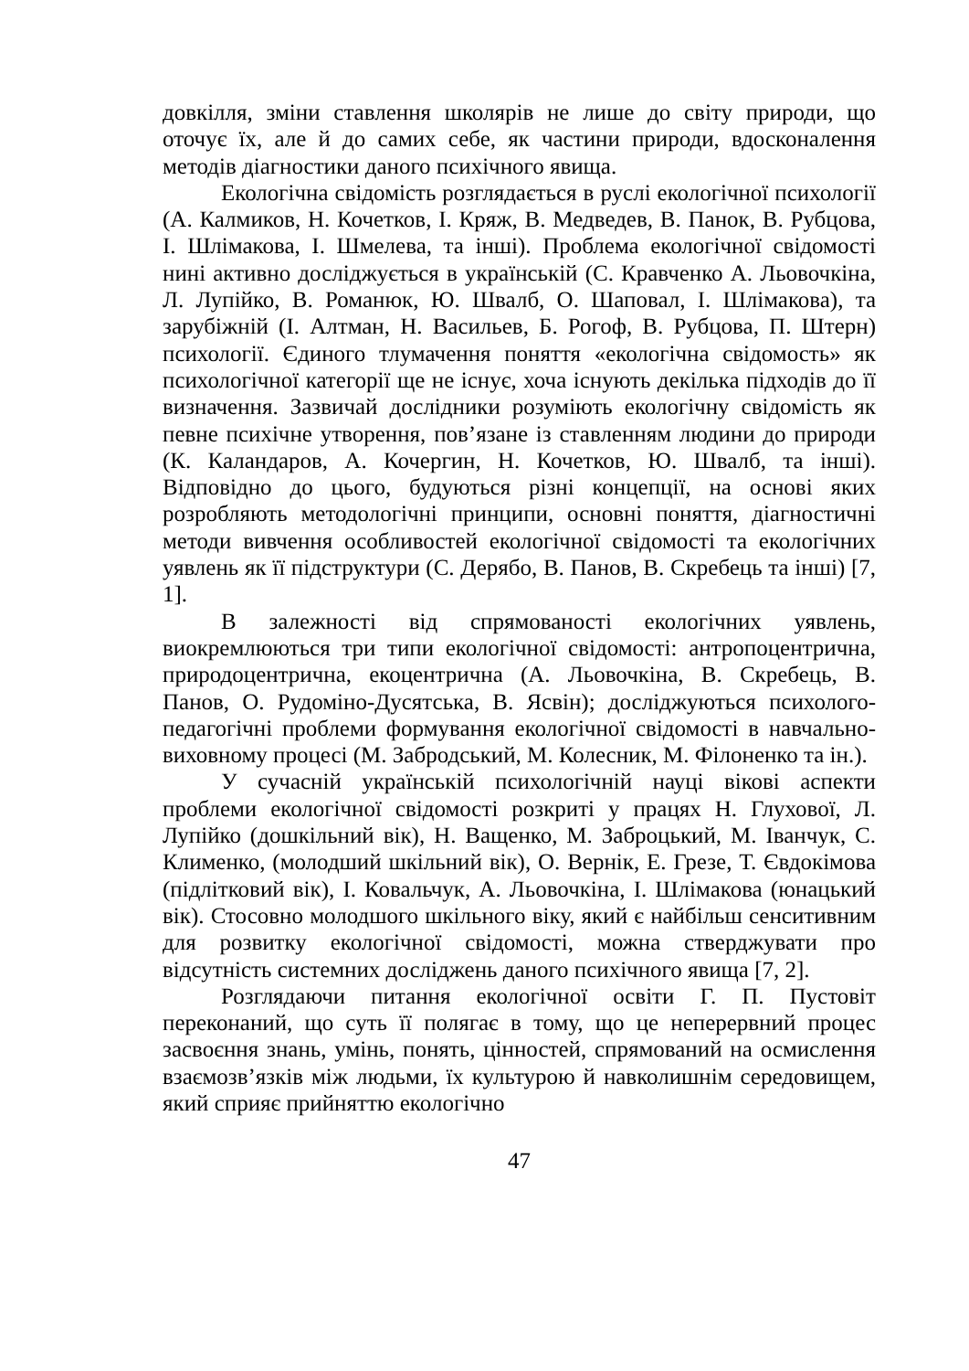довкілля, зміни ставлення школярів не лише до світу природи, що оточує їх, але й до самих себе, як частини природи, вдосконалення методів діагностики даного психічного явища.
Екологічна свідомість розглядається в руслі екологічної психології (А. Калмиков, Н. Кочетков, І. Кряж, В. Медведев, В. Панок, В. Рубцова, І. Шлімакова, І. Шмелева, та інші). Проблема екологічної свідомості нині активно досліджується в українській (С. Кравченко А. Льовочкіна, Л. Лупійко, В. Романюк, Ю. Швалб, О. Шаповал, І. Шлімакова), та зарубіжній (І. Алтман, Н. Васильев, Б. Рогоф, В. Рубцова, П. Штерн) психології. Єдиного тлумачення поняття «екологічна свідомость» як психологічної категорії ще не існує, хоча існують декілька підходів до її визначення. Зазвичай дослідники розуміють екологічну свідомість як певне психічне утворення, пов’язане із ставленням людини до природи (К. Каландаров, А. Кочергин, Н. Кочетков, Ю. Швалб, та інші). Відповідно до цього, будуються різні концепції, на основі яких розробляють методологічні принципи, основні поняття, діагностичні методи вивчення особливостей екологічної свідомості та екологічних уявлень як її підструктури (С. Дерябо, В. Панов, В. Скребець та інші) [7, 1].
В залежності від спрямованості екологічних уявлень, виокремлюються три типи екологічної свідомості: антропоцентрична, природоцентрична, екоцентрична (А. Льовочкіна, В. Скребець, В. Панов, О. Рудоміно-Дусятська, В. Ясвін); досліджуються психолого-педагогічні проблеми формування екологічної свідомості в навчально-виховному процесі (М. Забродський, М. Колесник, М. Філоненко та ін.).
У сучасній українській психологічній науці вікові аспекти проблеми екологічної свідомості розкриті у працях Н. Глухової, Л. Лупійко (дошкільний вік), Н. Ващенко, М. Заброцький, М. Іванчук, С. Клименко, (молодший шкільний вік), О. Вернік, Е. Грезе, Т. Євдокімова (підлітковий вік), І. Ковальчук, А. Льовочкіна, І. Шлімакова (юнацький вік). Стосовно молодшого шкільного віку, який є найбільш сенситивним для розвитку екологічної свідомості, можна стверджувати про відсутність системних досліджень даного психічного явища [7, 2].
Розглядаючи питання екологічної освіти Г. П. Пустовіт переконаний, що суть її полягає в тому, що це неперервний процес засвоєння знань, умінь, понять, цінностей, спрямований на осмислення взаємозв’язків між людьми, їх культурою й навколишнім середовищем, який сприяє прийняттю екологічно
47